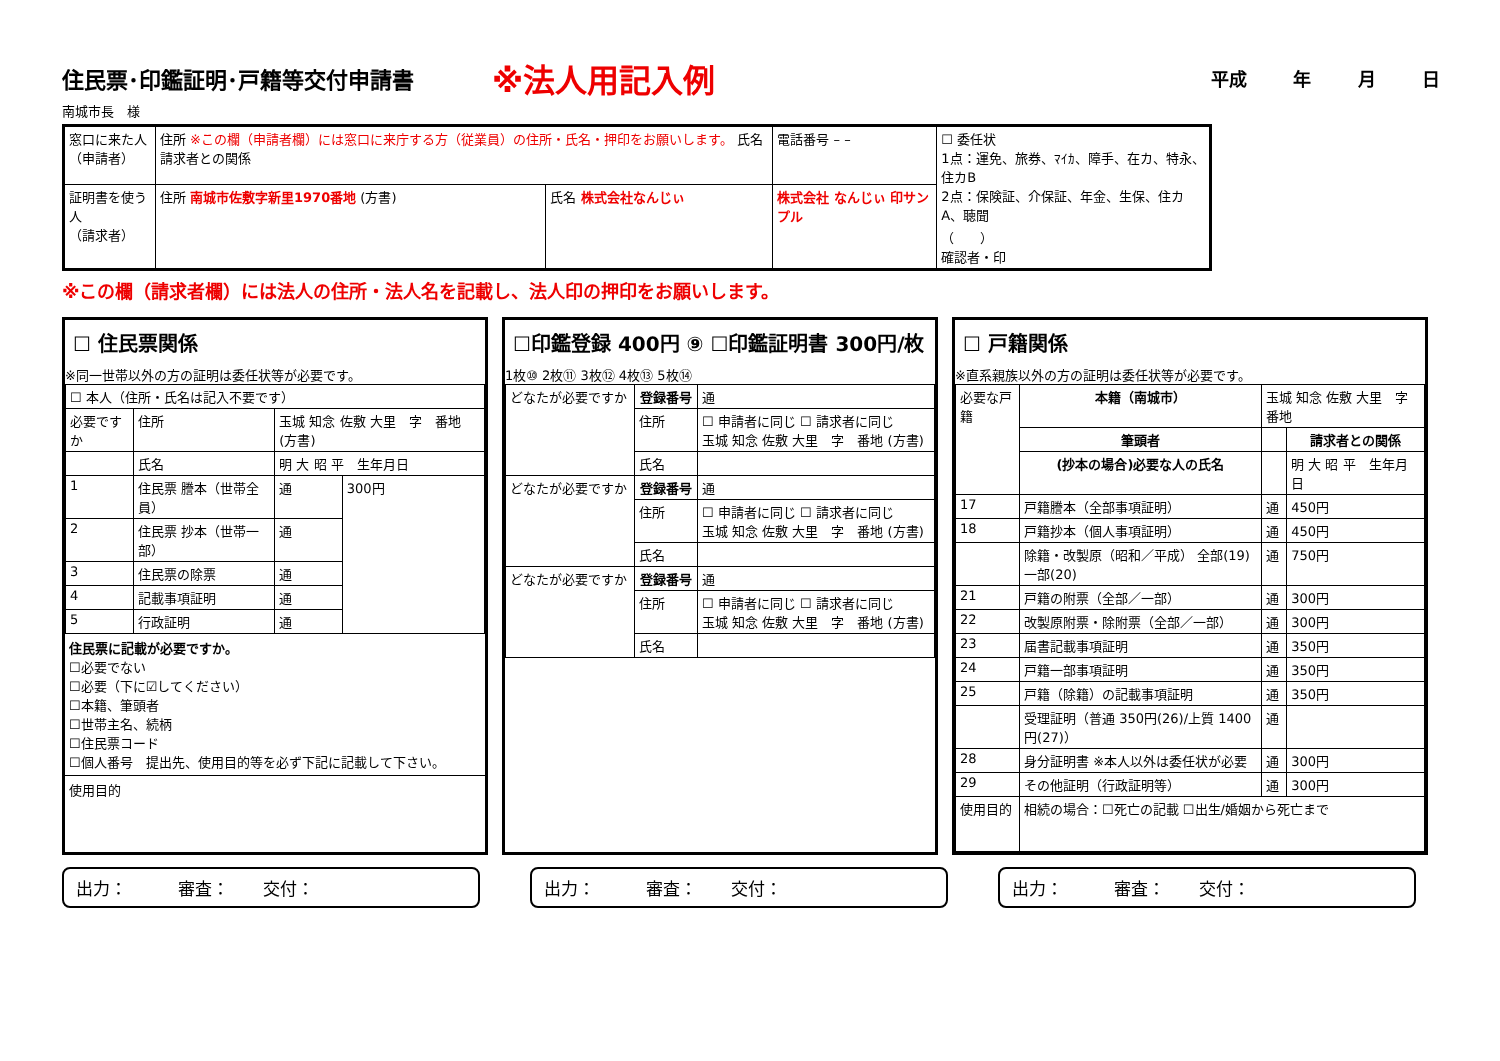住民票･印鑑証明･戸籍等交付申請書
※法人用記入例
平成 年 月 日
南城市長　様
| 窓口に来た人 （申請者） | 住所 ※この欄（申請者欄）には窓口に来庁する方（従業員）の住所・氏名・押印をお願いします。 氏名 請求者との関係 | | | 電話番号 – – | ☐ 委任状 1点：運免、旅券、ﾏｲｶ、障手、在カ、特永、住カB 2点：保険証、介保証、年金、生保、住カA、聴聞 （ ） 確認者・印 |
| 証明書を使う人 （請求者） | 住所 南城市佐敷字新里1970番地 (方書) | 氏名 株式会社なんじぃ | 株式会社 なんじぃ 印サンプル | | |
※この欄（請求者欄）には法人の住所・法人名を記載し、法人印の押印をお願いします。
☐ 住民票関係
※同一世帯以外の方の証明は委任状等が必要です。
| ☐ 本人（住所・氏名は記入不要です） | | | |
| 必要ですか | 住所 | 玉城 知念 佐敷 大里 字 番地 (方書) | |
| | 氏名 | 明 大 昭 平 生年月日 | |
| 1 | 住民票 謄本（世帯全員） | 通 | 300円 |
| 2 | 住民票 抄本（世帯一部） | 通 | |
| 3 | 住民票の除票 | 通 | |
| 4 | 記載事項証明 | 通 | |
| 5 | 行政証明 | 通 | |
住民票に記載が必要ですか。
☐必要でない
☐必要（下に☑してください）
☐本籍、筆頭者
☐世帯主名、続柄
☐住民票コード
☐個人番号　提出先、使用目的等を必ず下記に記載して下さい。
使用目的
☐印鑑登録 400円 ⑨ ☐印鑑証明書 300円/枚
1枚⑩ 2枚⑪ 3枚⑫ 4枚⑬ 5枚⑭
| どなたが必要ですか | 登録番号 | 通 |
| | 住所 | ☐ 申請者に同じ ☐ 請求者に同じ 玉城 知念 佐敷 大里 字 番地 (方書) |
| | 氏名 | |
| どなたが必要ですか | 登録番号 | 通 |
| | 住所 | ☐ 申請者に同じ ☐ 請求者に同じ 玉城 知念 佐敷 大里 字 番地 (方書) |
| | 氏名 | |
| どなたが必要ですか | 登録番号 | 通 |
| | 住所 | ☐ 申請者に同じ ☐ 請求者に同じ 玉城 知念 佐敷 大里 字 番地 (方書) |
| | 氏名 | |
☐ 戸籍関係
※直系親族以外の方の証明は委任状等が必要です。
| 必要な戸籍 | 本籍（南城市） | 玉城 知念 佐敷 大里 字 番地 | | |
| | 筆頭者 | | | 請求者との関係 |
| | (抄本の場合)必要な人の氏名 | | | 明 大 昭 平 生年月日 |
| 17 | 戸籍謄本（全部事項証明） | | 通 | 450円 |
| 18 | 戸籍抄本（個人事項証明） | | 通 | 450円 |
| | 除籍・改製原（昭和／平成） 全部(19) 一部(20) | | 通 | 750円 |
| 21 | 戸籍の附票（全部／一部） | | 通 | 300円 |
| 22 | 改製原附票・除附票（全部／一部） | | 通 | 300円 |
| 23 | 届書記載事項証明 | | 通 | 350円 |
| 24 | 戸籍一部事項証明 | | 通 | 350円 |
| 25 | 戸籍（除籍）の記載事項証明 | | 通 | 350円 |
| | 受理証明（普通 350円(26)/上質 1400円(27)） | | 通 | |
| 28 | 身分証明書 ※本人以外は委任状が必要 | | 通 | 300円 |
| 29 | その他証明（行政証明等） | | 通 | 300円 |
| 使用目的 | 相続の場合：☐死亡の記載 ☐出生/婚姻から死亡まで | | | |
出力：　　　審査：　　交付： 出力：　　　審査：　　交付： 出力：　　　審査：　　交付：